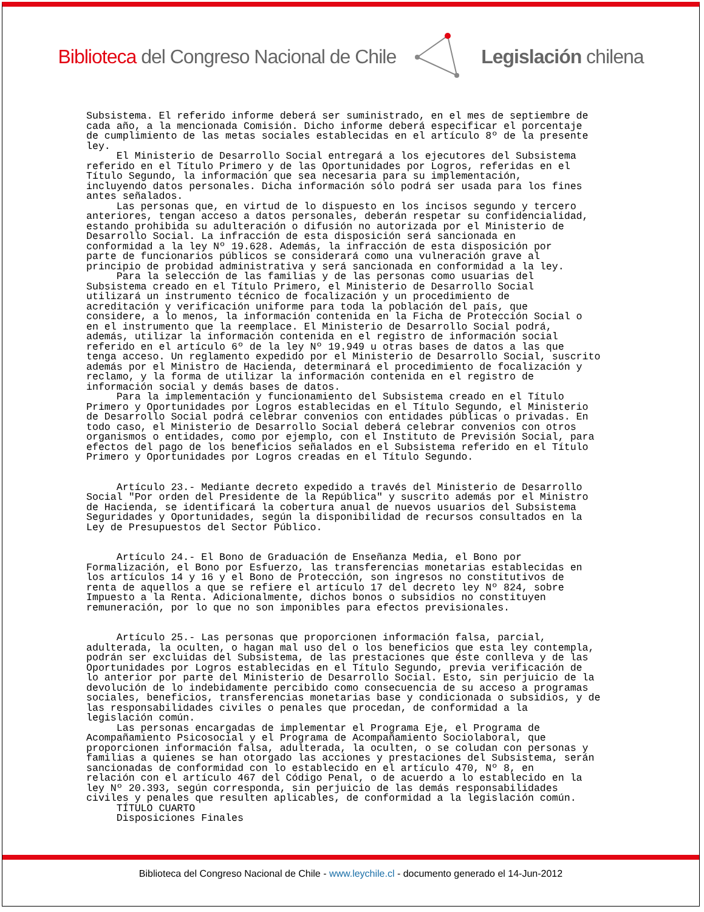Biblioteca del Congreso Nacional de Chile
Legislación chilena
Subsistema. El referido informe deberá ser suministrado, en el mes de septiembre de cada año, a la mencionada Comisión. Dicho informe deberá especificar el porcentaje de cumplimiento de las metas sociales establecidas en el artículo 8º de la presente ley. El Ministerio de Desarrollo Social entregará a los ejecutores del Subsistema referido en el Título Primero y de las Oportunidades por Logros, referidas en el Título Segundo, la información que sea necesaria para su implementación, incluyendo datos personales. Dicha información sólo podrá ser usada para los fines antes señalados. Las personas que, en virtud de lo dispuesto en los incisos segundo y tercero anteriores, tengan acceso a datos personales, deberán respetar su confidencialidad, estando prohibida su adulteración o difusión no autorizada por el Ministerio de Desarrollo Social. La infracción de esta disposición será sancionada en conformidad a la ley Nº 19.628. Además, la infracción de esta disposición por parte de funcionarios públicos se considerará como una vulneración grave al principio de probidad administrativa y será sancionada en conformidad a la ley. Para la selección de las familias y de las personas como usuarias del Subsistema creado en el Título Primero, el Ministerio de Desarrollo Social utilizará un instrumento técnico de focalización y un procedimiento de acreditación y verificación uniforme para toda la población del país, que considere, a lo menos, la información contenida en la Ficha de Protección Social o en el instrumento que la reemplace. El Ministerio de Desarrollo Social podrá, además, utilizar la información contenida en el registro de información social referido en el artículo 6º de la ley Nº 19.949 u otras bases de datos a las que tenga acceso. Un reglamento expedido por el Ministerio de Desarrollo Social, suscrito además por el Ministro de Hacienda, determinará el procedimiento de focalización y reclamo, y la forma de utilizar la información contenida en el registro de información social y demás bases de datos. Para la implementación y funcionamiento del Subsistema creado en el Título Primero y Oportunidades por Logros establecidas en el Título Segundo, el Ministerio de Desarrollo Social podrá celebrar convenios con entidades públicas o privadas. En todo caso, el Ministerio de Desarrollo Social deberá celebrar convenios con otros organismos o entidades, como por ejemplo, con el Instituto de Previsión Social, para efectos del pago de los beneficios señalados en el Subsistema referido en el Título Primero y Oportunidades por Logros creadas en el Título Segundo. Artículo 23.- Mediante decreto expedido a través del Ministerio de Desarrollo Social "Por orden del Presidente de la República" y suscrito además por el Ministro de Hacienda, se identificará la cobertura anual de nuevos usuarios del Subsistema Seguridades y Oportunidades, según la disponibilidad de recursos consultados en la Ley de Presupuestos del Sector Público. Artículo 24.- El Bono de Graduación de Enseñanza Media, el Bono por Formalización, el Bono por Esfuerzo, las transferencias monetarias establecidas en los artículos 14 y 16 y el Bono de Protección, son ingresos no constitutivos de renta de aquellos a que se refiere el artículo 17 del decreto ley Nº 824, sobre Impuesto a la Renta. Adicionalmente, dichos bonos o subsidios no constituyen remuneración, por lo que no son imponibles para efectos previsionales. Artículo 25.- Las personas que proporcionen información falsa, parcial, adulterada, la oculten, o hagan mal uso del o los beneficios que esta ley contempla, podrán ser excluidas del Subsistema, de las prestaciones que éste conlleva y de las Oportunidades por Logros establecidas en el Título Segundo, previa verificación de lo anterior por parte del Ministerio de Desarrollo Social. Esto, sin perjuicio de la devolución de lo indebidamente percibido como consecuencia de su acceso a programas sociales, beneficios, transferencias monetarias base y condicionada o subsidios, y de las responsabilidades civiles o penales que procedan, de conformidad a la legislación común. Las personas encargadas de implementar el Programa Eje, el Programa de Acompañamiento Psicosocial y el Programa de Acompañamiento Sociolaboral, que proporcionen información falsa, adulterada, la oculten, o se coludan con personas y familias a quienes se han otorgado las acciones y prestaciones del Subsistema, serán sancionadas de conformidad con lo establecido en el artículo 470, Nº 8, en relación con el artículo 467 del Código Penal, o de acuerdo a lo establecido en la ley Nº 20.393, según corresponda, sin perjuicio de las demás responsabilidades civiles y penales que resulten aplicables, de conformidad a la legislación común. TÍTULO CUARTO Disposiciones Finales
Biblioteca del Congreso Nacional de Chile - www.leychile.cl - documento generado el 14-Jun-2012